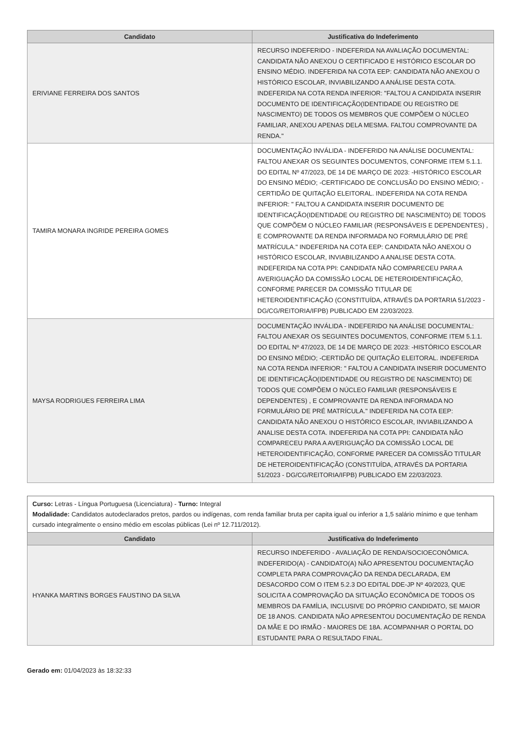| Candidato | Justificativa do Indeferimento |
| --- | --- |
| ERIVIANE FERREIRA DOS SANTOS | RECURSO INDEFERIDO - INDEFERIDA NA AVALIAÇÃO DOCUMENTAL: CANDIDATA NÃO ANEXOU O CERTIFICADO E HISTÓRICO ESCOLAR DO ENSINO MÉDIO. INDEFERIDA NA COTA EEP: CANDIDATA NÃO ANEXOU O HISTÓRICO ESCOLAR, INVIABILIZANDO A ANÁLISE DESTA COTA. INDEFERIDA NA COTA RENDA INFERIOR: "FALTOU A CANDIDATA INSERIR DOCUMENTO DE IDENTIFICAÇÃO(IDENTIDADE OU REGISTRO DE NASCIMENTO) DE TODOS OS MEMBROS QUE COMPÕEM O NÚCLEO FAMILIAR, ANEXOU APENAS DELA MESMA. FALTOU COMPROVANTE DA RENDA." |
| TAMIRA MONARA INGRIDE PEREIRA GOMES | DOCUMENTAÇÃO INVÁLIDA - INDEFERIDO NA ANÁLISE DOCUMENTAL: FALTOU ANEXAR OS SEGUINTES DOCUMENTOS, CONFORME ITEM 5.1.1. DO EDITAL Nº 47/2023, DE 14 DE MARÇO DE 2023: -HISTÓRICO ESCOLAR DO ENSINO MÉDIO; -CERTIFICADO DE CONCLUSÃO DO ENSINO MÉDIO; -CERTIDÃO DE QUITAÇÃO ELEITORAL. INDEFERIDA NA COTA RENDA INFERIOR: " FALTOU A CANDIDATA INSERIR DOCUMENTO DE IDENTIFICAÇÃO(IDENTIDADE OU REGISTRO DE NASCIMENTO) DE TODOS QUE COMPÕEM O NÚCLEO FAMILIAR (RESPONSÁVEIS E DEPENDENTES) , E COMPROVANTE DA RENDA INFORMADA NO FORMULÁRIO DE PRÉ MATRÍCULA." INDEFERIDA NA COTA EEP: CANDIDATA NÃO ANEXOU O HISTÓRICO ESCOLAR, INVIABILIZANDO A ANALISE DESTA COTA. INDEFERIDA NA COTA PPI: CANDIDATA NÃO COMPARECEU PARA A AVERIGUAÇÃO DA COMISSÃO LOCAL DE HETEROIDENTIFICAÇÃO, CONFORME PARECER DA COMISSÃO TITULAR DE HETEROIDENTIFICAÇÃO (CONSTITUÍDA, ATRAVÉS DA PORTARIA 51/2023 - DG/CG/REITORIA/IFPB) PUBLICADO EM 22/03/2023. |
| MAYSA RODRIGUES FERREIRA LIMA | DOCUMENTAÇÃO INVÁLIDA - INDEFERIDO NA ANÁLISE DOCUMENTAL: FALTOU ANEXAR OS SEGUINTES DOCUMENTOS, CONFORME ITEM 5.1.1. DO EDITAL Nº 47/2023, DE 14 DE MARÇO DE 2023: -HISTÓRICO ESCOLAR DO ENSINO MÉDIO; -CERTIDÃO DE QUITAÇÃO ELEITORAL. INDEFERIDA NA COTA RENDA INFERIOR: " FALTOU A CANDIDATA INSERIR DOCUMENTO DE IDENTIFICAÇÃO(IDENTIDADE OU REGISTRO DE NASCIMENTO) DE TODOS QUE COMPÕEM O NÚCLEO FAMILIAR (RESPONSÁVEIS E DEPENDENTES) , E COMPROVANTE DA RENDA INFORMADA NO FORMULÁRIO DE PRÉ MATRÍCULA." INDEFERIDA NA COTA EEP: CANDIDATA NÃO ANEXOU O HISTÓRICO ESCOLAR, INVIABILIZANDO A ANALISE DESTA COTA. INDEFERIDA NA COTA PPI: CANDIDATA NÃO COMPARECEU PARA A AVERIGUAÇÃO DA COMISSÃO LOCAL DE HETEROIDENTIFICAÇÃO, CONFORME PARECER DA COMISSÃO TITULAR DE HETEROIDENTIFICAÇÃO (CONSTITUÍDA, ATRAVÉS DA PORTARIA 51/2023 - DG/CG/REITORIA/IFPB) PUBLICADO EM 22/03/2023. |
Curso: Letras - Língua Portuguesa (Licenciatura) - Turno: Integral
Modalidade: Candidatos autodeclarados pretos, pardos ou indígenas, com renda familiar bruta per capita igual ou inferior a 1,5 salário mínimo e que tenham cursado integralmente o ensino médio em escolas públicas (Lei nº 12.711/2012).
| Candidato | Justificativa do Indeferimento |
| --- | --- |
| HYANKA MARTINS BORGES FAUSTINO DA SILVA | RECURSO INDEFERIDO - AVALIAÇÃO DE RENDA/SOCIOECONÔMICA. INDEFERIDO(A) - CANDIDATO(A) NÃO APRESENTOU DOCUMENTAÇÃO COMPLETA PARA COMPROVAÇÃO DA RENDA DECLARADA, EM DESACORDO COM O ITEM 5.2.3 DO EDITAL DDE-JP Nº 40/2023, QUE SOLICITA A COMPROVAÇÃO DA SITUAÇÃO ECONÔMICA DE TODOS OS MEMBROS DA FAMÍLIA, INCLUSIVE DO PRÓPRIO CANDIDATO, SE MAIOR DE 18 ANOS. CANDIDATA NÃO APRESENTOU DOCUMENTAÇÃO DE RENDA DA MÃE E DO IRMÃO - MAIORES DE 18A. ACOMPANHAR O PORTAL DO ESTUDANTE PARA O RESULTADO FINAL. |
Gerado em: 01/04/2023 às 18:32:33